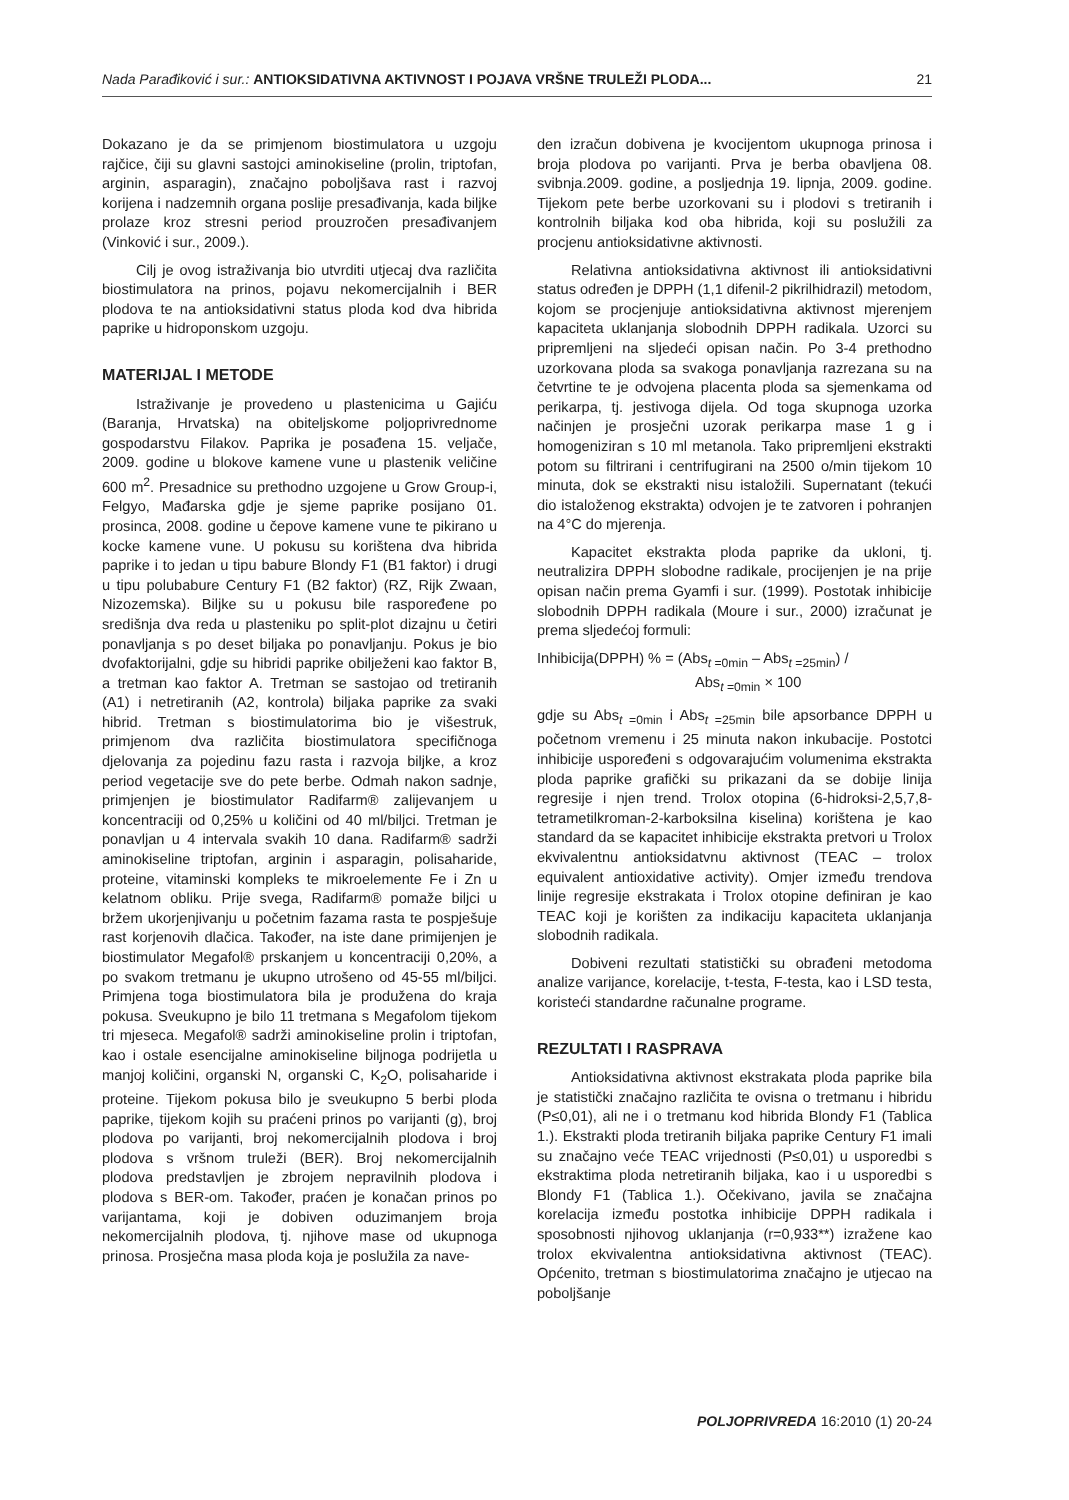Nada Parađiković i sur.: ANTIOKSIDATIVNA AKTIVNOST I POJAVA VRŠNE TRULEŽI PLODA... 21
Dokazano je da se primjenom biostimulatora u uzgoju rajčice, čiji su glavni sastojci aminokiseline (prolin, triptofan, arginin, asparagin), značajno poboljšava rast i razvoj korijena i nadzemnih organa poslije presađivanja, kada biljke prolaze kroz stresni period prouzročen presađivanjem (Vinković i sur., 2009.).
Cilj je ovog istraživanja bio utvrditi utjecaj dva različita biostimulatora na prinos, pojavu nekomercijalnih i BER plodova te na antioksidativni status ploda kod dva hibrida paprike u hidroponskom uzgoju.
MATERIJAL I METODE
Istraživanje je provedeno u plastenicima u Gajiću (Baranja, Hrvatska) na obiteljskome poljoprivrednome gospodarstvu Filakov. Paprika je posađena 15. veljače, 2009. godine u blokove kamene vune u plastenik veličine 600 m<sup>2</sup>. Presadnice su prethodno uzgojene u Grow Group-i, Felgyo, Mađarska gdje je sjeme paprike posijano 01. prosinca, 2008. godine u čepove kamene vune te pikirano u kocke kamene vune. U pokusu su korištena dva hibrida paprike i to jedan u tipu babure Blondy F1 (B1 faktor) i drugi u tipu polubabure Century F1 (B2 faktor) (RZ, Rijk Zwaan, Nizozemska). Biljke su u pokusu bile raspoređene po središnja dva reda u plasteniku po split-plot dizajnu u četiri ponavljanja s po deset biljaka po ponavljanju. Pokus je bio dvofaktorijalni, gdje su hibridi paprike obilježeni kao faktor B, a tretman kao faktor A. Tretman se sastojao od tretiranih (A1) i netretiranih (A2, kontrola) biljaka paprike za svaki hibrid. Tretman s biostimulatorima bio je višestruk, primjenom dva različita biostimulatora specifičnoga djelovanja za pojedinu fazu rasta i razvoja biljke, a kroz period vegetacije sve do pete berbe. Odmah nakon sadnje, primjenjen je biostimulator Radifarm® zalijevanjem u koncentraciji od 0,25% u količini od 40 ml/biljci. Tretman je ponavljan u 4 intervala svakih 10 dana. Radifarm® sadrži aminokiseline triptofan, arginin i asparagin, polisaharide, proteine, vitaminski kompleks te mikroelemente Fe i Zn u kelatnom obliku. Prije svega, Radifarm® pomaže biljci u bržem ukorjenjivanju u početnim fazama rasta te pospješuje rast korjenovih dlačica. Također, na iste dane primijenjen je biostimulator Megafol® prskanjem u koncentraciji 0,20%, a po svakom tretmanu je ukupno utrošeno od 45-55 ml/biljci. Primjena toga biostimulatora bila je produžena do kraja pokusa. Sveukupno je bilo 11 tretmana s Megafolom tijekom tri mjeseca. Megafol® sadrži aminokiseline prolin i triptofan, kao i ostale esencijalne aminokiseline biljnoga podrijetla u manjoj količini, organski N, organski C, K<sub>2</sub>O, polisaharide i proteine. Tijekom pokusa bilo je sveukupno 5 berbi ploda paprike, tijekom kojih su praćeni prinos po varijanti (g), broj plodova po varijanti, broj nekomercijalnih plodova i broj plodova s vršnom truleži (BER). Broj nekomercijalnih plodova predstavljen je zbrojem nepravilnih plodova i plodova s BER-om. Također, praćen je konačan prinos po varijantama, koji je dobiven oduzimanjem broja nekomercijalnih plodova, tj. njihove mase od ukupnoga prinosa. Prosječna masa ploda koja je poslužila za nave-
den izračun dobivena je kvocijentom ukupnoga prinosa i broja plodova po varijanti. Prva je berba obavljena 08. svibnja.2009. godine, a posljednja 19. lipnja, 2009. godine. Tijekom pete berbe uzorkovani su i plodovi s tretiranih i kontrolnih biljaka kod oba hibrida, koji su poslužili za procjenu antioksidativne aktivnosti.
Relativna antioksidativna aktivnost ili antioksidativni status određen je DPPH (1,1 difenil-2 pikrilhidrazil) metodom, kojom se procjenjuje antioksidativna aktivnost mjerenjem kapaciteta uklanjanja slobodnih DPPH radikala. Uzorci su pripremljeni na sljedeći opisan način. Po 3-4 prethodno uzorkovana ploda sa svakoga ponavljanja razrezana su na četvrtine te je odvojena placenta ploda sa sjemenkama od perikarpa, tj. jestivoga dijela. Od toga skupnoga uzorka načinjen je prosječni uzorak perikarpa mase 1 g i homogeniziran s 10 ml metanola. Tako pripremljeni ekstrakti potom su filtrirani i centrifugirani na 2500 o/min tijekom 10 minuta, dok se ekstrakti nisu istaložili. Supernatant (tekući dio istaloženog ekstrakta) odvojen je te zatvoren i pohranjen na 4°C do mjerenja.
Kapacitet ekstrakta ploda paprike da ukloni, tj. neutralizira DPPH slobodne radikale, procijenjen je na prije opisan način prema Gyamfi i sur. (1999). Postotak inhibicije slobodnih DPPH radikala (Moure i sur., 2000) izračunat je prema sljedećoj formuli:
Inhibicija(DPPH) % = (Abs<sub>t =0min</sub> – Abs<sub>t =25min</sub>) /
Abs<sub>t =0min</sub> × 100
gdje su Abs<sub>t =0min</sub> i Abs<sub>t =25min</sub> bile apsorbance DPPH u početnom vremenu i 25 minuta nakon inkubacije. Postotci inhibicije uspoređeni s odgovarajućim volumenima ekstrakta ploda paprike grafički su prikazani da se dobije linija regresije i njen trend. Trolox otopina (6-hidroksi-2,5,7,8-tetrametilkroman-2-karboksilna kiselina) korištena je kao standard da se kapacitet inhibicije ekstrakta pretvori u Trolox ekvivalentnu antioksidatvnu aktivnost (TEAC – trolox equivalent antioxidative activity). Omjer između trendova linije regresije ekstrakata i Trolox otopine definiran je kao TEAC koji je korišten za indikaciju kapaciteta uklanjanja slobodnih radikala.
Dobiveni rezultati statistički su obrađeni metodoma analize varijance, korelacije, t-testa, F-testa, kao i LSD testa, koristeći standardne računalne programe.
REZULTATI I RASPRAVA
Antioksidativna aktivnost ekstrakata ploda paprike bila je statistički značajno različita te ovisna o tretmanu i hibridu (P≤0,01), ali ne i o tretmanu kod hibrida Blondy F1 (Tablica 1.). Ekstrakti ploda tretiranih biljaka paprike Century F1 imali su značajno veće TEAC vrijednosti (P≤0,01) u usporedbi s ekstraktima ploda netretiranih biljaka, kao i u usporedbi s Blondy F1 (Tablica 1.). Očekivano, javila se značajna korelacija između postotka inhibicije DPPH radikala i sposobnosti njihovog uklanjanja (r=0,933**) izražene kao trolox ekvivalentna antioksidativna aktivnost (TEAC). Općenito, tretman s biostimulatorima značajno je utjecao na poboljšanje
POLJOPRIVREDA 16:2010 (1) 20-24